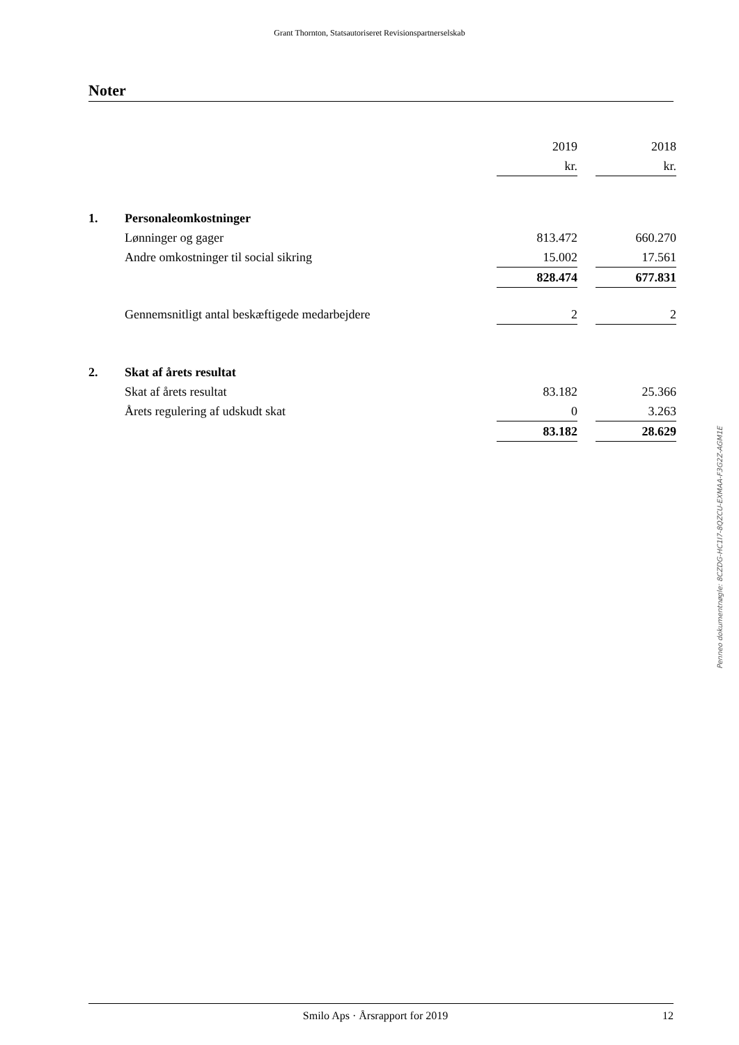Grant Thornton, Statsautoriseret Revisionspartnerselskab
Noter
| | | 2019 | | 2018 |
| | | kr. | | kr. |
| 1. | Personaleomkostninger | | | |
| | Lønninger og gager | 813.472 | | 660.270 |
| | Andre omkostninger til social sikring | 15.002 | | 17.561 |
| | | 828.474 | | 677.831 |
| | Gennemsnitligt antal beskæftigede medarbejdere | 2 | | 2 |
| 2. | Skat af årets resultat | | | |
| | Skat af årets resultat | 83.182 | | 25.366 |
| | Årets regulering af udskudt skat | 0 | | 3.263 |
| | | 83.182 | | 28.629 |
Penneo dokumentnøgle: 8CZDG-HC1I7-8QZCU-EXMAA-F3G2Z-AGM1E
Smilo Aps · Årsrapport for 2019 12